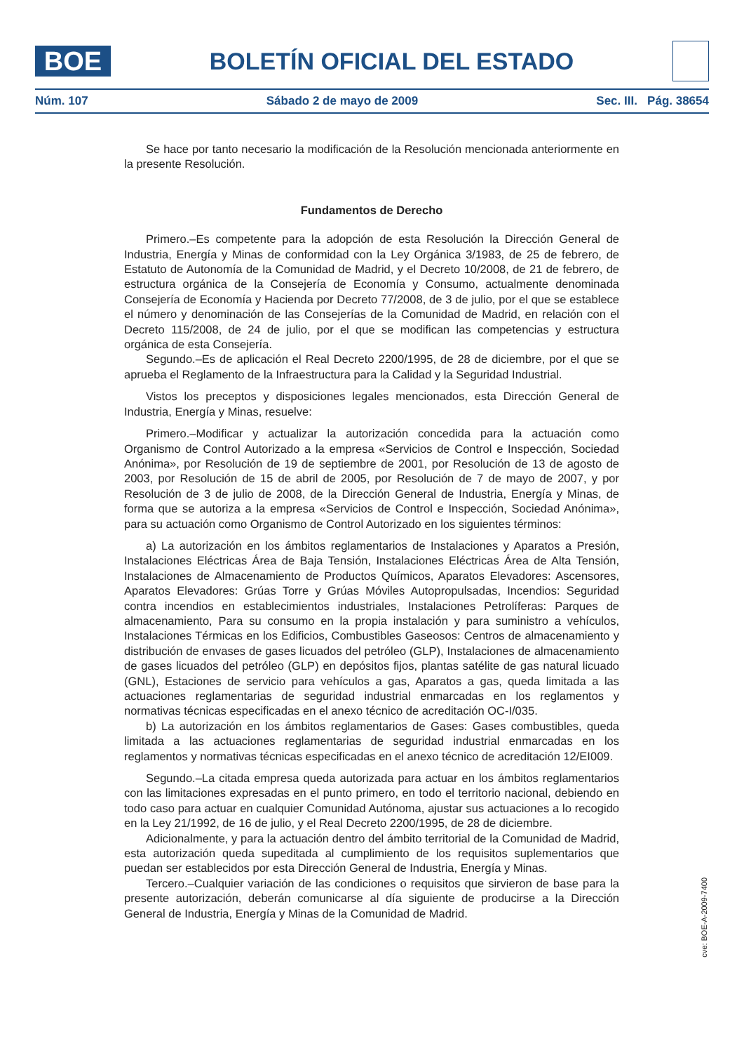BOE
BOLETÍN OFICIAL DEL ESTADO
Núm. 107 Sábado 2 de mayo de 2009 Sec. III. Pág. 38654
Se hace por tanto necesario la modificación de la Resolución mencionada anteriormente en la presente Resolución.
Fundamentos de Derecho
Primero.–Es competente para la adopción de esta Resolución la Dirección General de Industria, Energía y Minas de conformidad con la Ley Orgánica 3/1983, de 25 de febrero, de Estatuto de Autonomía de la Comunidad de Madrid, y el Decreto 10/2008, de 21 de febrero, de estructura orgánica de la Consejería de Economía y Consumo, actualmente denominada Consejería de Economía y Hacienda por Decreto 77/2008, de 3 de julio, por el que se establece el número y denominación de las Consejerías de la Comunidad de Madrid, en relación con el Decreto 115/2008, de 24 de julio, por el que se modifican las competencias y estructura orgánica de esta Consejería.
Segundo.–Es de aplicación el Real Decreto 2200/1995, de 28 de diciembre, por el que se aprueba el Reglamento de la Infraestructura para la Calidad y la Seguridad Industrial.
Vistos los preceptos y disposiciones legales mencionados, esta Dirección General de Industria, Energía y Minas, resuelve:
Primero.–Modificar y actualizar la autorización concedida para la actuación como Organismo de Control Autorizado a la empresa «Servicios de Control e Inspección, Sociedad Anónima», por Resolución de 19 de septiembre de 2001, por Resolución de 13 de agosto de 2003, por Resolución de 15 de abril de 2005, por Resolución de 7 de mayo de 2007, y por Resolución de 3 de julio de 2008, de la Dirección General de Industria, Energía y Minas, de forma que se autoriza a la empresa «Servicios de Control e Inspección, Sociedad Anónima», para su actuación como Organismo de Control Autorizado en los siguientes términos:
a) La autorización en los ámbitos reglamentarios de Instalaciones y Aparatos a Presión, Instalaciones Eléctricas Área de Baja Tensión, Instalaciones Eléctricas Área de Alta Tensión, Instalaciones de Almacenamiento de Productos Químicos, Aparatos Elevadores: Ascensores, Aparatos Elevadores: Grúas Torre y Grúas Móviles Autopropulsadas, Incendios: Seguridad contra incendios en establecimientos industriales, Instalaciones Petrolíferas: Parques de almacenamiento, Para su consumo en la propia instalación y para suministro a vehículos, Instalaciones Térmicas en los Edificios, Combustibles Gaseosos: Centros de almacenamiento y distribución de envases de gases licuados del petróleo (GLP), Instalaciones de almacenamiento de gases licuados del petróleo (GLP) en depósitos fijos, plantas satélite de gas natural licuado (GNL), Estaciones de servicio para vehículos a gas, Aparatos a gas, queda limitada a las actuaciones reglamentarias de seguridad industrial enmarcadas en los reglamentos y normativas técnicas especificadas en el anexo técnico de acreditación OC-I/035.
b) La autorización en los ámbitos reglamentarios de Gases: Gases combustibles, queda limitada a las actuaciones reglamentarias de seguridad industrial enmarcadas en los reglamentos y normativas técnicas especificadas en el anexo técnico de acreditación 12/EI009.
Segundo.–La citada empresa queda autorizada para actuar en los ámbitos reglamentarios con las limitaciones expresadas en el punto primero, en todo el territorio nacional, debiendo en todo caso para actuar en cualquier Comunidad Autónoma, ajustar sus actuaciones a lo recogido en la Ley 21/1992, de 16 de julio, y el Real Decreto 2200/1995, de 28 de diciembre.
Adicionalmente, y para la actuación dentro del ámbito territorial de la Comunidad de Madrid, esta autorización queda supeditada al cumplimiento de los requisitos suplementarios que puedan ser establecidos por esta Dirección General de Industria, Energía y Minas.
Tercero.–Cualquier variación de las condiciones o requisitos que sirvieron de base para la presente autorización, deberán comunicarse al día siguiente de producirse a la Dirección General de Industria, Energía y Minas de la Comunidad de Madrid.
cve: BOE-A-2009-7400